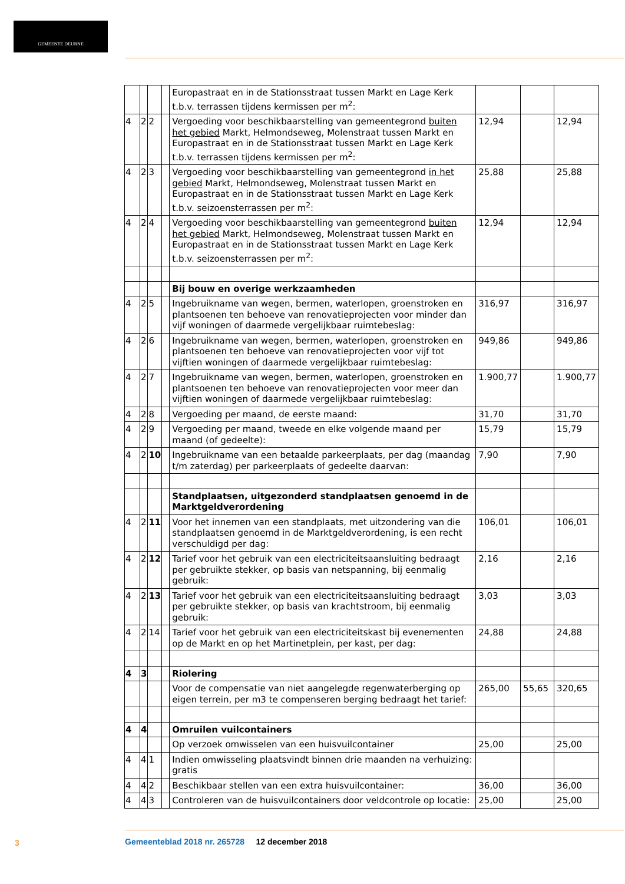GEMEENTE DEURNE
| | | | | Europastraat en in de Stationsstraat tussen Markt en Lage Kerk t.b.v. terrassen tijdens kermissen per m<sup>2</sup>: | | | |
| 4 | 2 | 2 | | Vergoeding voor beschikbaarstelling van gemeentegrond buiten het gebied Markt, Helmondseweg, Molenstraat tussen Markt en Europastraat en in de Stationsstraat tussen Markt en Lage Kerk t.b.v. terrassen tijdens kermissen per m<sup>2</sup>: | 12,94 | | 12,94 |
| 4 | 2 | 3 | | Vergoeding voor beschikbaarstelling van gemeentegrond in het gebied Markt, Helmondseweg, Molenstraat tussen Markt en Europastraat en in de Stationsstraat tussen Markt en Lage Kerk t.b.v. seizoensterrassen per m<sup>2</sup>: | 25,88 | | 25,88 |
| 4 | 2 | 4 | | Vergoeding voor beschikbaarstelling van gemeentegrond buiten het gebied Markt, Helmondseweg, Molenstraat tussen Markt en Europastraat en in de Stationsstraat tussen Markt en Lage Kerk t.b.v. seizoensterrassen per m<sup>2</sup>: | 12,94 | | 12,94 |
| | | | | Bij bouw en overige werkzaamheden | | | |
| 4 | 2 | 5 | | Ingebruikname van wegen, bermen, waterlopen, groenstroken en plantsoenen ten behoeve van renovatieprojecten voor minder dan vijf woningen of daarmede vergelijkbaar ruimtebeslag: | 316,97 | | 316,97 |
| 4 | 2 | 6 | | Ingebruikname van wegen, bermen, waterlopen, groenstroken en plantsoenen ten behoeve van renovatieprojecten voor vijf tot vijftien woningen of daarmede vergelijkbaar ruimtebeslag: | 949,86 | | 949,86 |
| 4 | 2 | 7 | | Ingebruikname van wegen, bermen, waterlopen, groenstroken en plantsoenen ten behoeve van renovatieprojecten voor meer dan vijftien woningen of daarmede vergelijkbaar ruimtebeslag: | 1.900,77 | | 1.900,77 |
| 4 | 2 | 8 | | Vergoeding per maand, de eerste maand: | 31,70 | | 31,70 |
| 4 | 2 | 9 | | Vergoeding per maand, tweede en elke volgende maand per maand (of gedeelte): | 15,79 | | 15,79 |
| 4 | 2 | 10 | | Ingebruikname van een betaalde parkeerplaats, per dag (maandag t/m zaterdag) per parkeerplaats of gedeelte daarvan: | 7,90 | | 7,90 |
| | | | | Standplaatsen, uitgezonderd standplaatsen genoemd in de Marktgeldverordening | | | |
| 4 | 2 | 11 | | Voor het innemen van een standplaats, met uitzondering van die standplaatsen genoemd in de Marktgeldverordening, is een recht verschuldigd per dag: | 106,01 | | 106,01 |
| 4 | 2 | 12 | | Tarief voor het gebruik van een electriciteitsaansluiting bedraagt per gebruikte stekker, op basis van netspanning, bij eenmalig gebruik: | 2,16 | | 2,16 |
| 4 | 2 | 13 | | Tarief voor het gebruik van een electriciteitsaansluiting bedraagt per gebruikte stekker, op basis van krachtstroom, bij eenmalig gebruik: | 3,03 | | 3,03 |
| 4 | 2 | 14 | | Tarief voor het gebruik van een electriciteitskast bij evenementen op de Markt en op het Martinetplein, per kast, per dag: | 24,88 | | 24,88 |
| 4 | 3 | | | Riolering | | | |
| | | | | Voor de compensatie van niet aangelegde regenwaterberging op eigen terrein, per m3 te compenseren berging bedraagt het tarief: | 265,00 | 55,65 | 320,65 |
| 4 | 4 | | | Omruilen vuilcontainers | | | |
| | | | | Op verzoek omwisselen van een huisvuilcontainer | 25,00 | | 25,00 |
| 4 | 4 | 1 | | Indien omwisseling plaatsvindt binnen drie maanden na verhuizing: gratis | | | |
| 4 | 4 | 2 | | Beschikbaar stellen van een extra huisvuilcontainer: | 36,00 | | 36,00 |
| 4 | 4 | 3 | | Controleren van de huisvuilcontainers door veldcontrole op locatie: | 25,00 | | 25,00 |
3
Gemeenteblad 2018 nr. 265728 12 december 2018